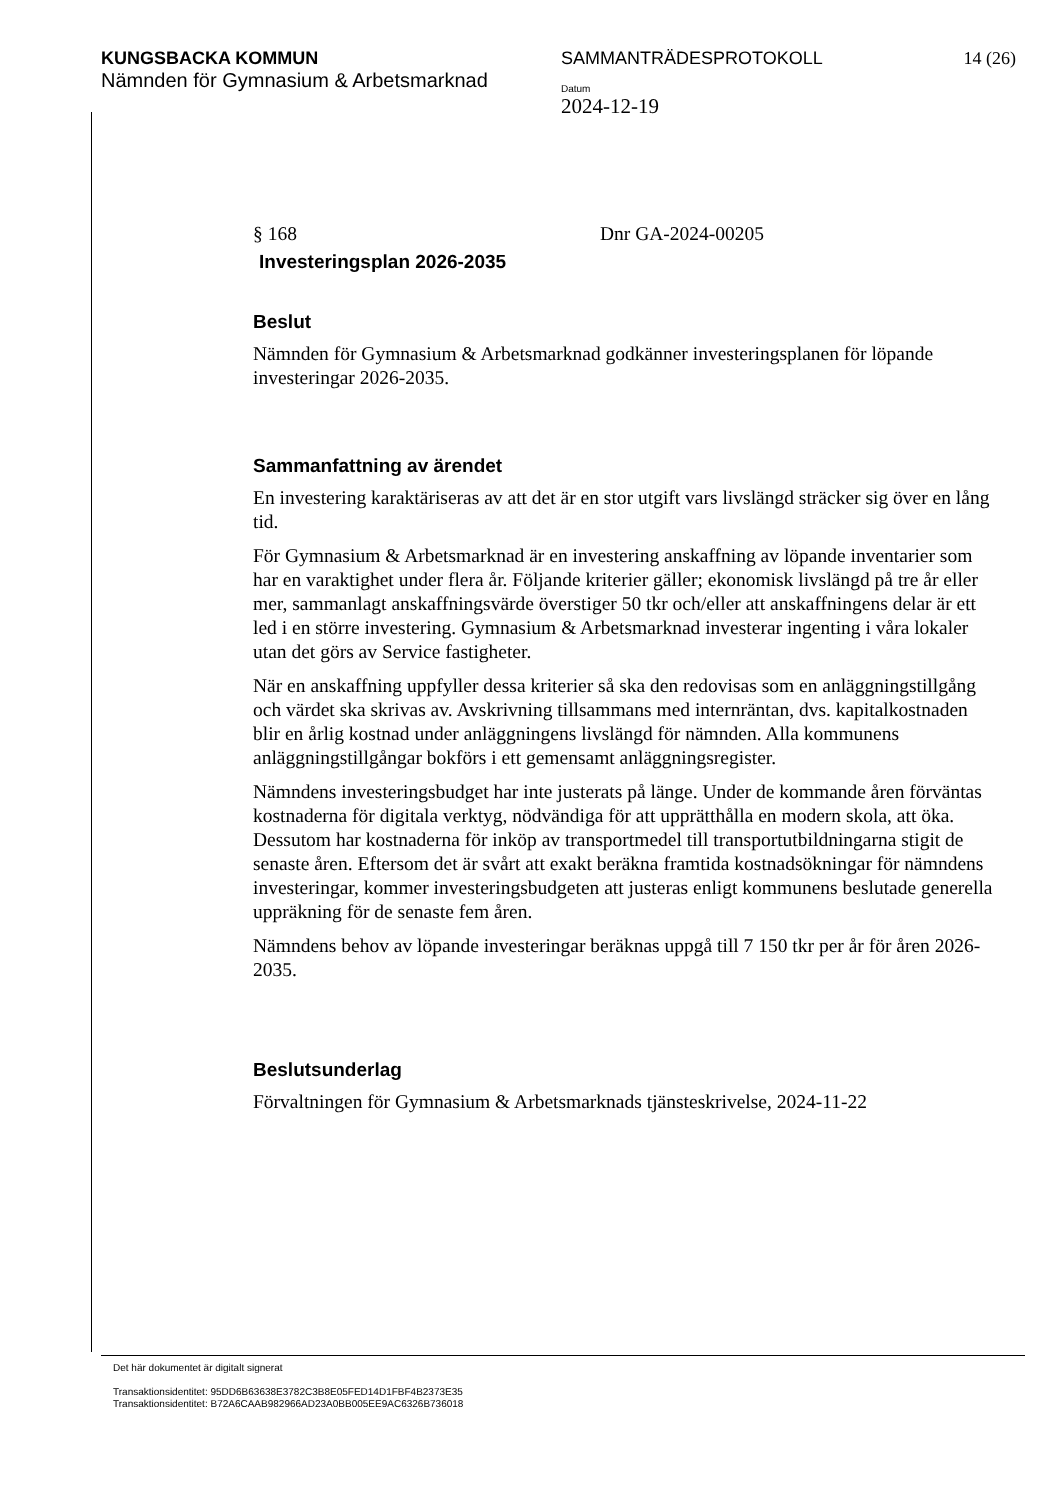KUNGSBACKA KOMMUN
Nämnden för Gymnasium & Arbetsmarknad
SAMMANTRÄDESPROTOKOLL
Datum
2024-12-19
14 (26)
§ 168 Dnr GA-2024-00205
Investeringsplan 2026-2035
Beslut
Nämnden för Gymnasium & Arbetsmarknad godkänner investeringsplanen för löpande investeringar 2026-2035.
Sammanfattning av ärendet
En investering karaktäriseras av att det är en stor utgift vars livslängd sträcker sig över en lång tid.
För Gymnasium & Arbetsmarknad är en investering anskaffning av löpande inventarier som har en varaktighet under flera år. Följande kriterier gäller; ekonomisk livslängd på tre år eller mer, sammanlagt anskaffningsvärde överstiger 50 tkr och/eller att anskaffningens delar är ett led i en större investering. Gymnasium & Arbetsmarknad investerar ingenting i våra lokaler utan det görs av Service fastigheter.
När en anskaffning uppfyller dessa kriterier så ska den redovisas som en anläggningstillgång och värdet ska skrivas av. Avskrivning tillsammans med internräntan, dvs. kapitalkostnaden blir en årlig kostnad under anläggningens livslängd för nämnden. Alla kommunens anläggningstillgångar bokförs i ett gemensamt anläggningsregister.
Nämndens investeringsbudget har inte justerats på länge. Under de kommande åren förväntas kostnaderna för digitala verktyg, nödvändiga för att upprätthålla en modern skola, att öka. Dessutom har kostnaderna för inköp av transportmedel till transportutbildningarna stigit de senaste åren. Eftersom det är svårt att exakt beräkna framtida kostnadsökningar för nämndens investeringar, kommer investeringsbudgeten att justeras enligt kommunens beslutade generella uppräkning för de senaste fem åren.
Nämndens behov av löpande investeringar beräknas uppgå till 7 150 tkr per år för åren 2026-2035.
Beslutsunderlag
Förvaltningen för Gymnasium & Arbetsmarknads tjänsteskrivelse, 2024-11-22
Det här dokumentet är digitalt signerat
Transaktionsidentitet: 95DD6B63638E3782C3B8E05FED14D1FBF4B2373E35
Transaktionsidentitet: B72A6CAAB982966AD23A0BB005EE9AC6326B736018